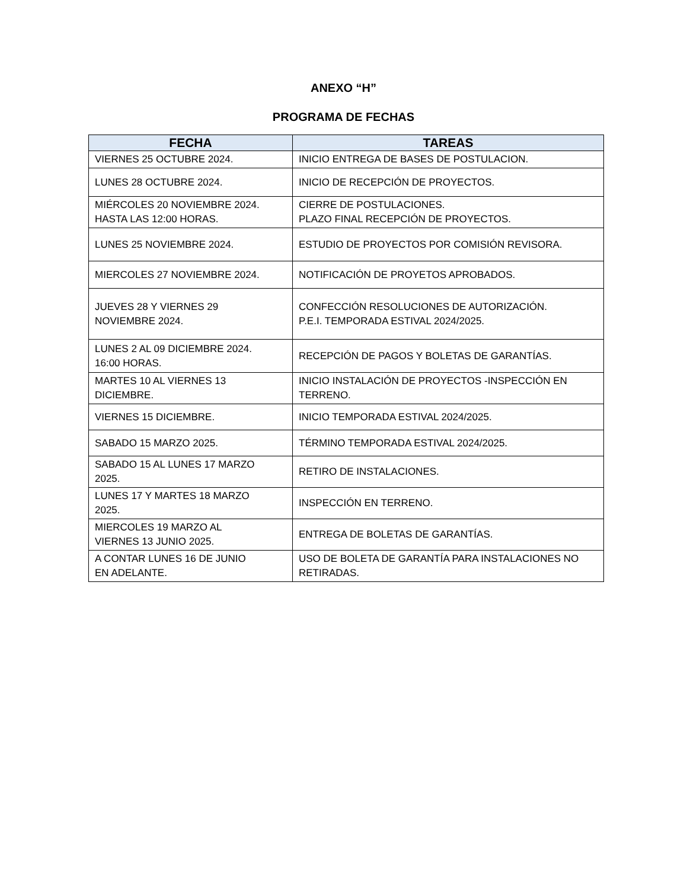ANEXO “H”
PROGRAMA DE FECHAS
| FECHA | TAREAS |
| --- | --- |
| VIERNES 25 OCTUBRE 2024. | INICIO ENTREGA DE BASES DE POSTULACION. |
| LUNES 28 OCTUBRE 2024. | INICIO DE RECEPCIÓN DE PROYECTOS. |
| MIÉRCOLES 20 NOVIEMBRE 2024. HASTA LAS 12:00 HORAS. | CIERRE DE POSTULACIONES. PLAZO FINAL RECEPCIÓN DE PROYECTOS. |
| LUNES 25 NOVIEMBRE 2024. | ESTUDIO DE PROYECTOS POR COMISIÓN REVISORA. |
| MIERCOLES 27 NOVIEMBRE 2024. | NOTIFICACIÓN DE PROYETOS APROBADOS. |
| JUEVES 28 Y VIERNES 29 NOVIEMBRE 2024. | CONFECCIÓN RESOLUCIONES DE AUTORIZACIÓN. P.E.I. TEMPORADA ESTIVAL 2024/2025. |
| LUNES 2 AL 09 DICIEMBRE 2024. 16:00 HORAS. | RECEPCIÓN DE PAGOS Y BOLETAS DE GARANTÍAS. |
| MARTES 10 AL VIERNES 13 DICIEMBRE. | INICIO INSTALACIÓN DE PROYECTOS -INSPECCIÓN EN TERRENO. |
| VIERNES 15 DICIEMBRE. | INICIO TEMPORADA ESTIVAL 2024/2025. |
| SABADO 15 MARZO 2025. | TÉRMINO TEMPORADA ESTIVAL 2024/2025. |
| SABADO 15 AL LUNES 17 MARZO 2025. | RETIRO DE INSTALACIONES. |
| LUNES 17 Y MARTES 18 MARZO 2025. | INSPECCIÓN EN TERRENO. |
| MIERCOLES 19 MARZO AL VIERNES 13 JUNIO 2025. | ENTREGA DE BOLETAS DE GARANTÍAS. |
| A CONTAR LUNES 16 DE JUNIO EN ADELANTE. | USO DE BOLETA DE GARANTÍA PARA INSTALACIONES NO RETIRADAS. |